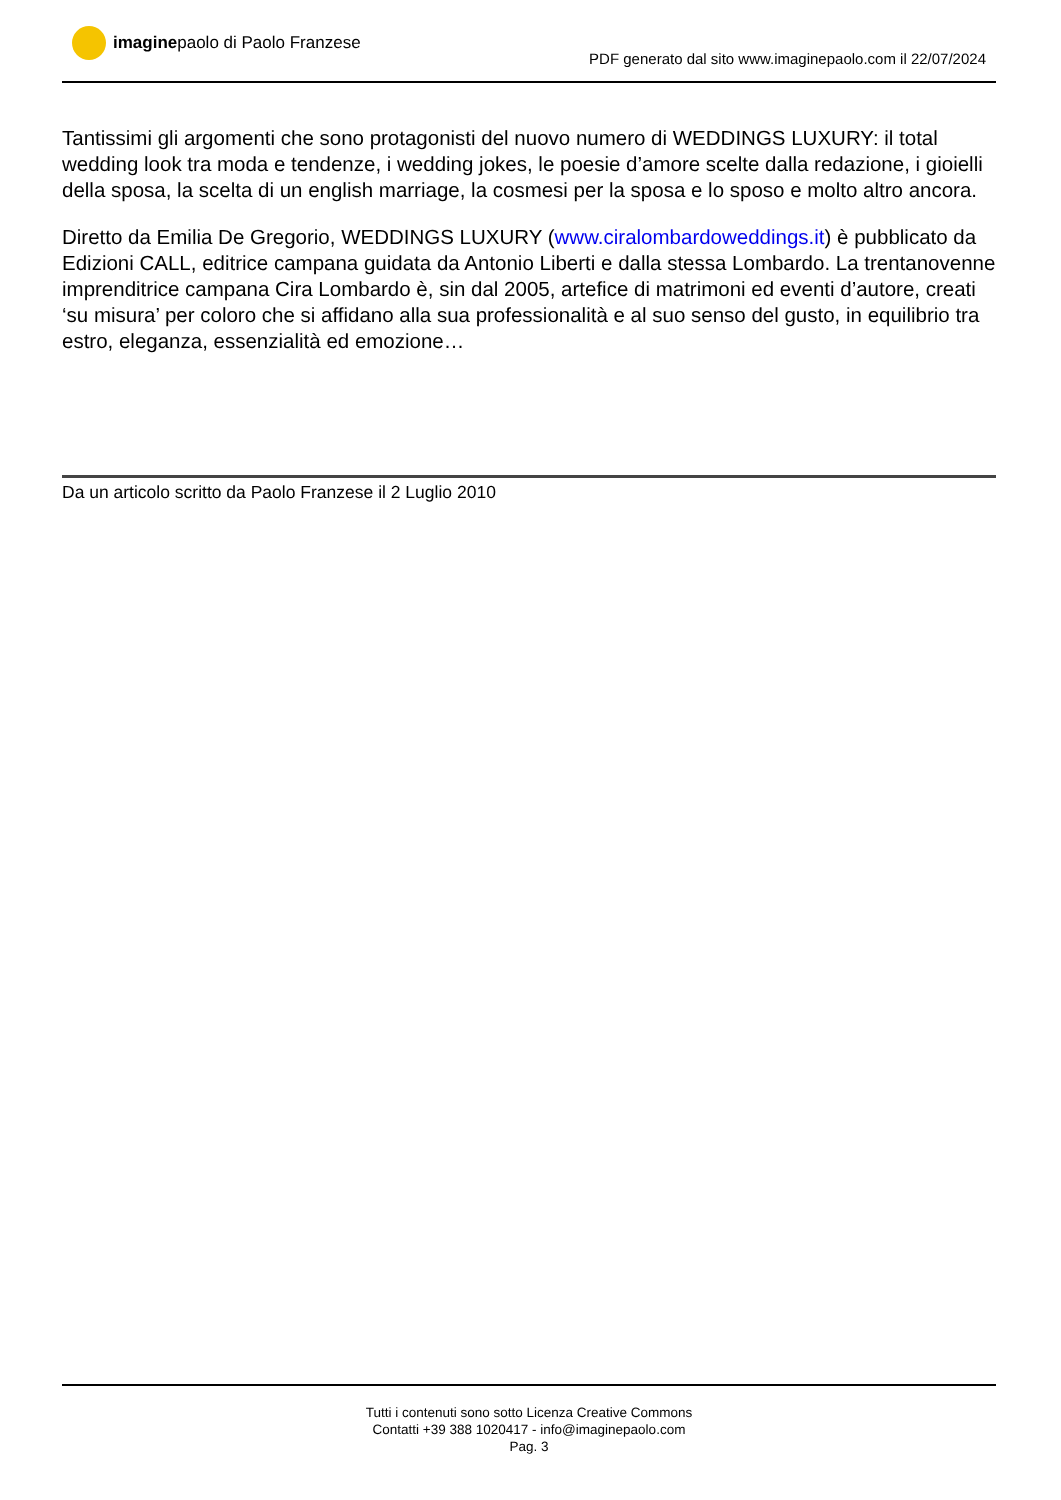imaginepaolo di Paolo Franzese
PDF generato dal sito www.imaginepaolo.com il 22/07/2024
Tantissimi gli argomenti che sono protagonisti del nuovo numero di WEDDINGS LUXURY: il total wedding look tra moda e tendenze, i wedding jokes, le poesie d’amore scelte dalla redazione, i gioielli della sposa, la scelta di un english marriage, la cosmesi per la sposa e lo sposo e molto altro ancora.
Diretto da Emilia De Gregorio, WEDDINGS LUXURY (www.ciralombardoweddings.it) è pubblicato da Edizioni CALL, editrice campana guidata da Antonio Liberti e dalla stessa Lombardo. La trentanovenne imprenditrice campana Cira Lombardo è, sin dal 2005, artefice di matrimoni ed eventi d’autore, creati ‘su misura’ per coloro che si affidano alla sua professionalità e al suo senso del gusto, in equilibrio tra estro, eleganza, essenzialità ed emozione…
Da un articolo scritto da Paolo Franzese il 2 Luglio 2010
Tutti i contenuti sono sotto Licenza Creative Commons
Contatti +39 388 1020417 - info@imaginepaolo.com
Pag. 3